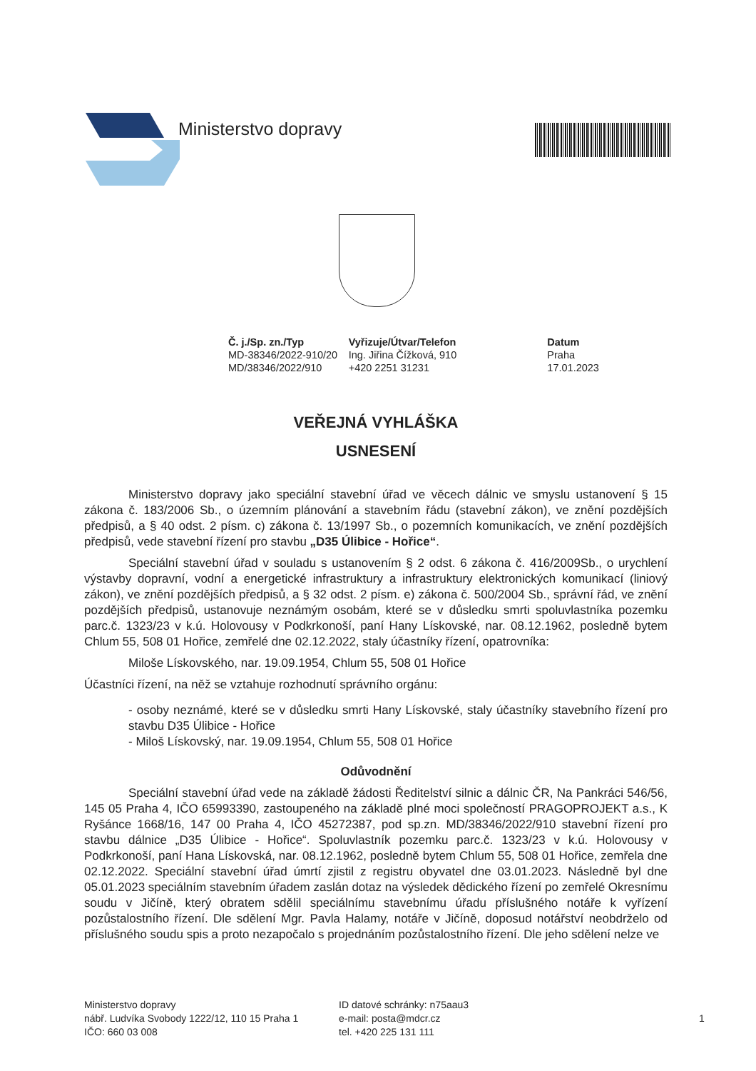Ministerstvo dopravy
Č. j./Sp. zn./Typ
MD-38346/2022-910/20
MD/38346/2022/910
Vyřizuje/Útvar/Telefon
Ing. Jiřina Čížková, 910
+420 2251 31231
Datum
Praha
17.01.2023
VEŘEJNÁ VYHLÁŠKA
USNESENÍ
Ministerstvo dopravy jako speciální stavební úřad ve věcech dálnic ve smyslu ustanovení § 15 zákona č. 183/2006 Sb., o územním plánování a stavebním řádu (stavební zákon), ve znění pozdějších předpisů, a § 40 odst. 2 písm. c) zákona č. 13/1997 Sb., o pozemních komunikacích, ve znění pozdějších předpisů, vede stavební řízení pro stavbu „D35 Úlibice - Hořice“.
Speciální stavební úřad v souladu s ustanovením § 2 odst. 6 zákona č. 416/2009Sb., o urychlení výstavby dopravní, vodní a energetické infrastruktury a infrastruktury elektronických komunikací (liniový zákon), ve znění pozdějších předpisů, a § 32 odst. 2 písm. e) zákona č. 500/2004 Sb., správní řád, ve znění pozdějších předpisů, ustanovuje neznámým osobám, které se v důsledku smrti spoluvlastníka pozemku parc.č. 1323/23 v k.ú. Holovousy v Podkrkonoší, paní Hany Lískovské, nar. 08.12.1962, posledně bytem Chlum 55, 508 01 Hořice, zemřelé dne 02.12.2022, staly účastníky řízení, opatrovníka:
Miloše Lískovského, nar. 19.09.1954, Chlum 55, 508 01 Hořice
Účastníci řízení, na něž se vztahuje rozhodnutí správního orgánu:
- osoby neznámé, které se v důsledku smrti Hany Lískovské, staly účastníky stavebního řízení pro stavbu D35 Úlibice - Hořice
- Miloš Lískovský, nar. 19.09.1954, Chlum 55, 508 01 Hořice
Odůvodnění
Speciální stavební úřad vede na základě žádosti Ředitelství silnic a dálnic ČR, Na Pankráci 546/56, 145 05 Praha 4, IČO 65993390, zastoupeného na základě plné moci společností PRAGOPROJEKT a.s., K Ryšánce 1668/16, 147 00 Praha 4, IČO 45272387, pod sp.zn. MD/38346/2022/910 stavební řízení pro stavbu dálnice „D35 Úlibice - Hořice“. Spoluvlastník pozemku parc.č. 1323/23 v k.ú. Holovousy v Podkrkonoší, paní Hana Lískovská, nar. 08.12.1962, posledně bytem Chlum 55, 508 01 Hořice, zemřela dne 02.12.2022. Speciální stavební úřad úmrtí zjistil z registru obyvatel dne 03.01.2023. Následně byl dne 05.01.2023 speciálním stavebním úřadem zaslán dotaz na výsledek dědického řízení po zemřelé Okresnímu soudu v Jičíně, který obratem sdělil speciálnímu stavebnímu úřadu příslušného notáře k vyřízení pozůstalostního řízení. Dle sdělení Mgr. Pavla Halamy, notáře v Jičíně, doposud notářství neobdrželo od příslušného soudu spis a proto nezapočalo s projednáním pozůstalostního řízení. Dle jeho sdělení nelze ve
Ministerstvo dopravy
nábř. Ludvíka Svobody 1222/12, 110 15 Praha 1
IČO: 660 03 008
ID datové schránky: n75aau3
e-mail: posta@mdcr.cz
tel. +420 225 131 111
1